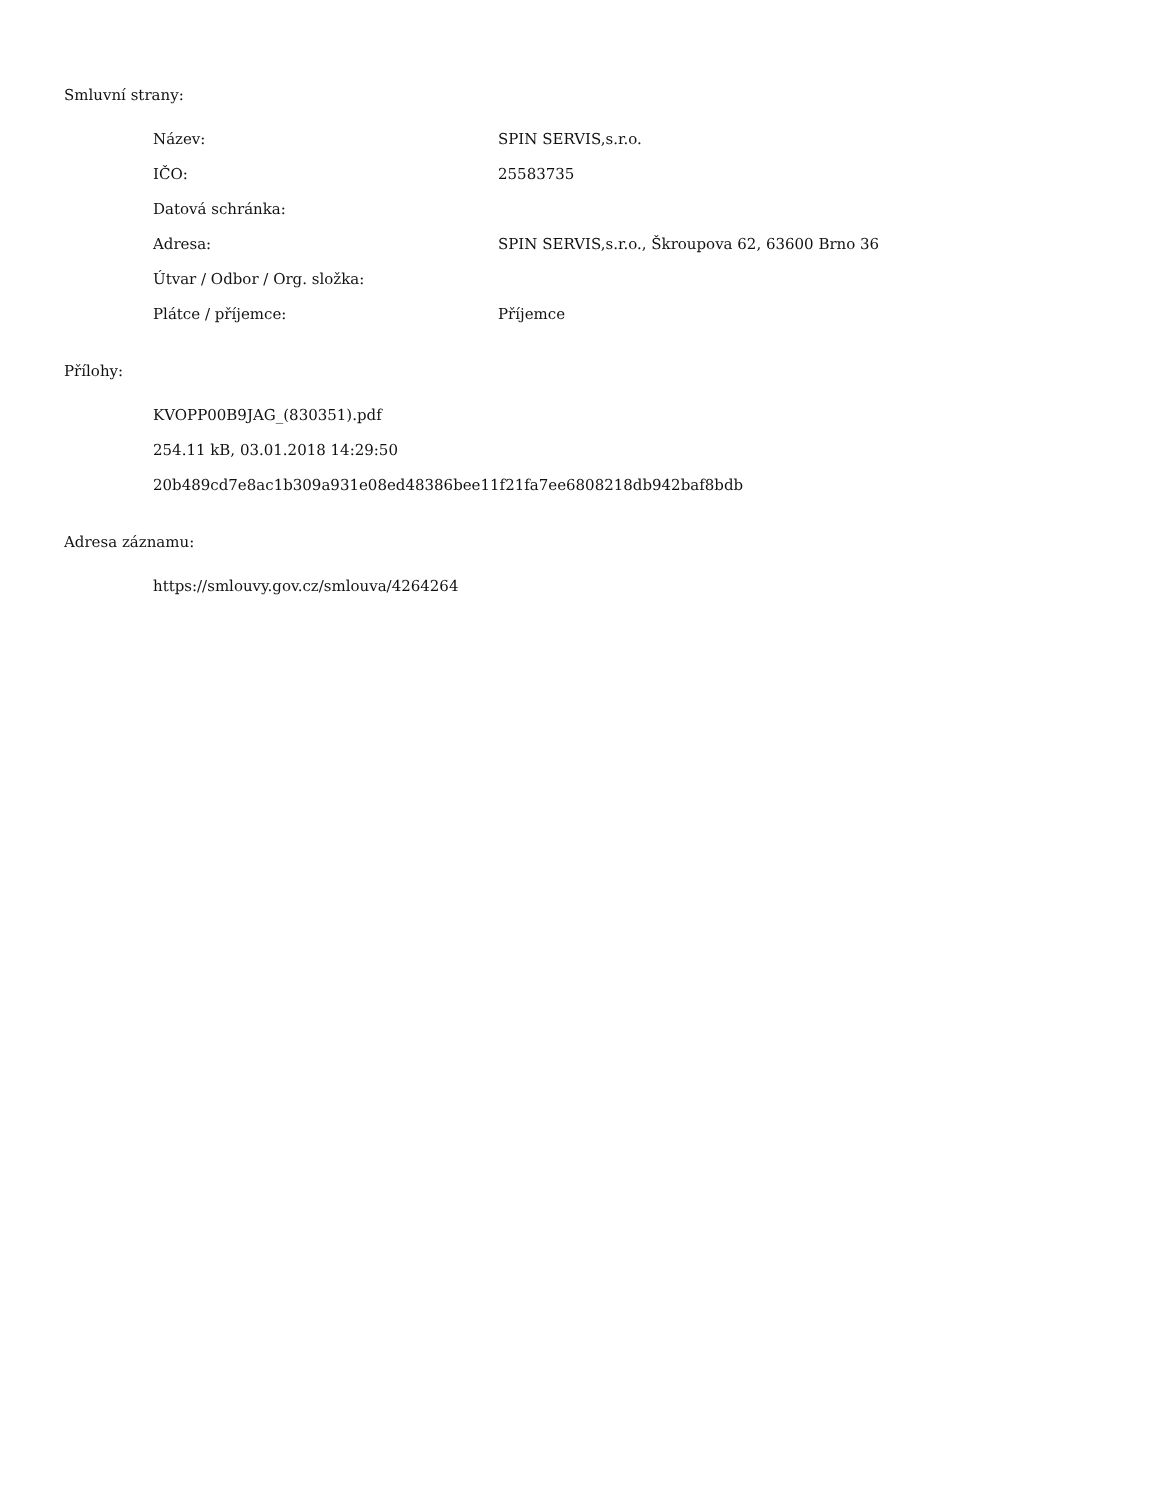Smluvní strany:
| Název: | SPIN SERVIS,s.r.o. |
| IČO: | 25583735 |
| Datová schránka: | |
| Adresa: | SPIN SERVIS,s.r.o., Škroupova 62, 63600 Brno 36 |
| Útvar / Odbor / Org. složka: | |
| Plátce / příjemce: | Příjemce |
Přílohy:
KVOPP00B9JAG_(830351).pdf
254.11 kB, 03.01.2018 14:29:50
20b489cd7e8ac1b309a931e08ed48386bee11f21fa7ee6808218db942baf8bdb
Adresa záznamu:
https://smlouvy.gov.cz/smlouva/4264264